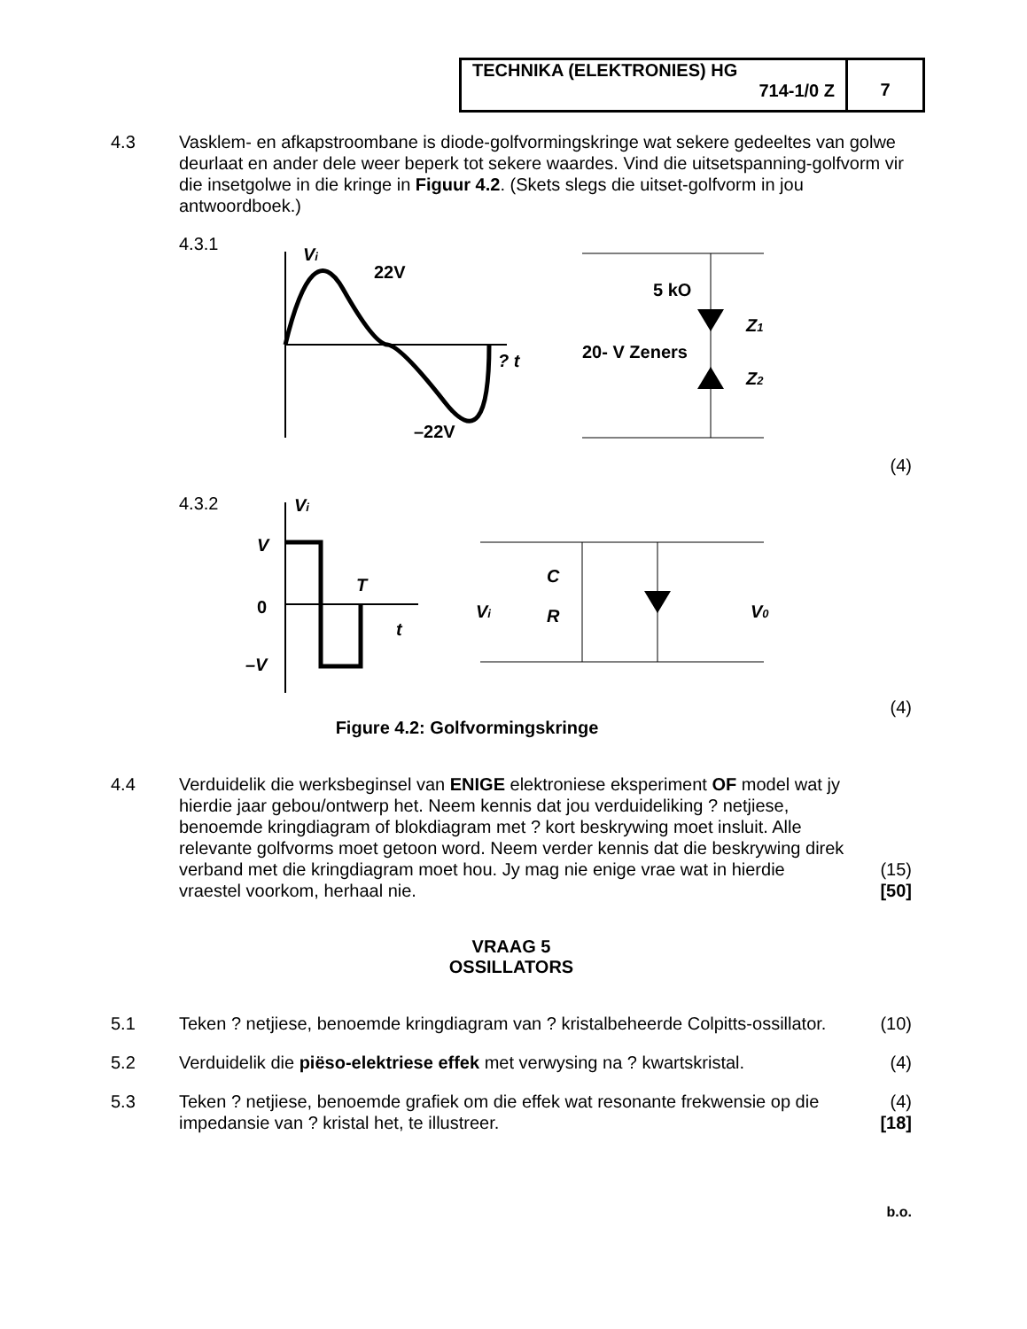TECHNIKA (ELEKTRONIES) HG
714-1/0 Z
7
4.3 Vasklem- en afkapstroombane is diode-golfvormingskringe wat sekere gedeeltes van golwe deurlaat en ander dele weer beperk tot sekere waardes. Vind die uitsetspanning-golfvorm vir die insetgolwe in die kringe in Figuur 4.2. (Skets slegs die uitset-golfvorm in jou antwoordboek.)
4.3.1
Vi
22V
–22V
? t
5 kO
20- V Zeners
Z1
Z2
(4)
4.3.2
V
0
–V
T
t
Vi
C
R
Vi
V0
(4)
Figure 4.2: Golfvormingskringe
4.4 Verduidelik die werksbeginsel van ENIGE elektroniese eksperiment OF model wat jy hierdie jaar gebou/ontwerp het. Neem kennis dat jou verduideliking ? netjiese, benoemde kringdiagram of blokdiagram met ? kort beskrywing moet insluit. Alle relevante golfvorms moet getoon word. Neem verder kennis dat die beskrywing direk verband met die kringdiagram moet hou. Jy mag nie enige vrae wat in hierdie vraestel voorkom, herhaal nie.
(15)
[50]
VRAAG 5
OSSILLATORS
5.1 Teken ? netjiese, benoemde kringdiagram van ? kristalbeheerde Colpitts-ossillator.
(10)
5.2 Verduidelik die piëso-elektriese effek met verwysing na ? kwartskristal.
(4)
5.3 Teken ? netjiese, benoemde grafiek om die effek wat resonante frekwensie op die impedansie van ? kristal het, te illustreer.
(4)
[18]
b.o.